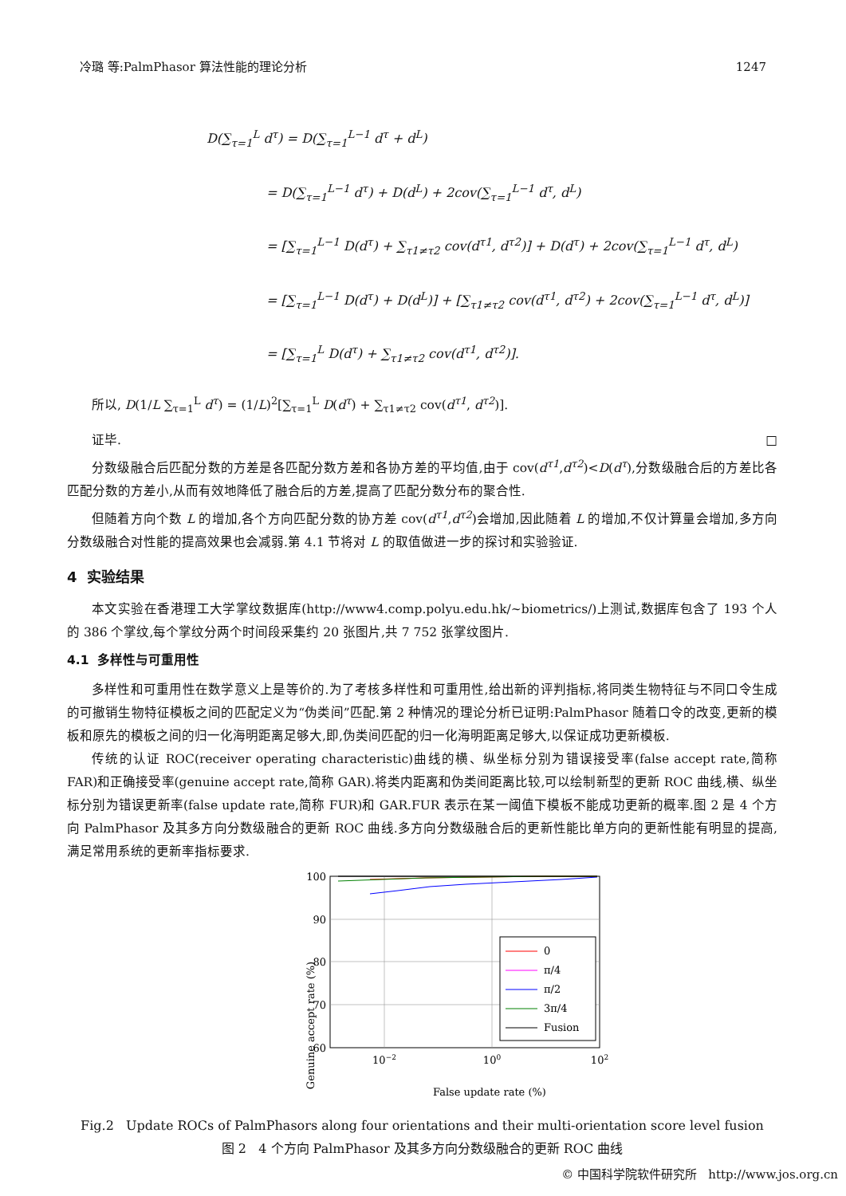冷璐 等:PalmPhasor 算法性能的理论分析 1247
D(∑<sub>τ=1</sub><sup>L</sup> d<sup>τ</sup>) = D(∑<sub>τ=1</sub><sup>L−1</sup> d<sup>τ</sup> + d<sup>L</sup>)
= D(∑<sub>τ=1</sub><sup>L−1</sup> d<sup>τ</sup>) + D(d<sup>L</sup>) + 2cov(∑<sub>τ=1</sub><sup>L−1</sup> d<sup>τ</sup>, d<sup>L</sup>)
= [∑<sub>τ=1</sub><sup>L−1</sup> D(d<sup>τ</sup>) + ∑<sub>τ1≠τ2</sub> cov(d<sup>τ1</sup>, d<sup>τ2</sup>)] + D(d<sup>τ</sup>) + 2cov(∑<sub>τ=1</sub><sup>L−1</sup> d<sup>τ</sup>, d<sup>L</sup>)
= [∑<sub>τ=1</sub><sup>L−1</sup> D(d<sup>τ</sup>) + D(d<sup>L</sup>)] + [∑<sub>τ1≠τ2</sub> cov(d<sup>τ1</sup>, d<sup>τ2</sup>) + 2cov(∑<sub>τ=1</sub><sup>L−1</sup> d<sup>τ</sup>, d<sup>L</sup>)]
= [∑<sub>τ=1</sub><sup>L</sup> D(d<sup>τ</sup>) + ∑<sub>τ1≠τ2</sub> cov(d<sup>τ1</sup>, d<sup>τ2</sup>)].
所以, D(1/L ∑<sub>τ=1</sub><sup>L</sup> d<sup>τ</sup>) = (1/L)<sup>2</sup>[∑<sub>τ=1</sub><sup>L</sup> D(d<sup>τ</sup>) + ∑<sub>τ1≠τ2</sub> cov(d<sup>τ1</sup>, d<sup>τ2</sup>)].
证毕. □
分数级融合后匹配分数的方差是各匹配分数方差和各协方差的平均值,由于 cov(d<sup>τ1</sup>,d<sup>τ2</sup>)<D(d<sup>τ</sup>),分数级融合后的方差比各匹配分数的方差小,从而有效地降低了融合后的方差,提高了匹配分数分布的聚合性.
但随着方向个数 L 的增加,各个方向匹配分数的协方差 cov(d<sup>τ1</sup>,d<sup>τ2</sup>)会增加,因此随着 L 的增加,不仅计算量会增加,多方向分数级融合对性能的提高效果也会减弱.第 4.1 节将对 L 的取值做进一步的探讨和实验验证.
4 实验结果
本文实验在香港理工大学掌纹数据库(http://www4.comp.polyu.edu.hk/~biometrics/)上测试,数据库包含了 193 个人的 386 个掌纹,每个掌纹分两个时间段采集约 20 张图片,共 7 752 张掌纹图片.
4.1 多样性与可重用性
多样性和可重用性在数学意义上是等价的.为了考核多样性和可重用性,给出新的评判指标,将同类生物特征与不同口令生成的可撤销生物特征模板之间的匹配定义为“伪类间”匹配.第 2 种情况的理论分析已证明:PalmPhasor 随着口令的改变,更新的模板和原先的模板之间的归一化海明距离足够大,即,伪类间匹配的归一化海明距离足够大,以保证成功更新模板.
传统的认证 ROC(receiver operating characteristic)曲线的横、纵坐标分别为错误接受率(false accept rate,简称 FAR)和正确接受率(genuine accept rate,简称 GAR).将类内距离和伪类间距离比较,可以绘制新型的更新 ROC 曲线,横、纵坐标分别为错误更新率(false update rate,简称 FUR)和 GAR.FUR 表示在某一阈值下模板不能成功更新的概率.图 2 是 4 个方向 PalmPhasor 及其多方向分数级融合的更新 ROC 曲线.多方向分数级融合后的更新性能比单方向的更新性能有明显的提高,满足常用系统的更新率指标要求.
Genuine accept rate (%)
100
90
80
70
60
10−2
100
102
0
π/4
π/2
3π/4
Fusion
False update rate (%)
Fig.2 Update ROCs of PalmPhasors along four orientations and their multi-orientation score level fusion
图 2 4 个方向 PalmPhasor 及其多方向分数级融合的更新 ROC 曲线
© 中国科学院软件研究所 http://www.jos.org.cn